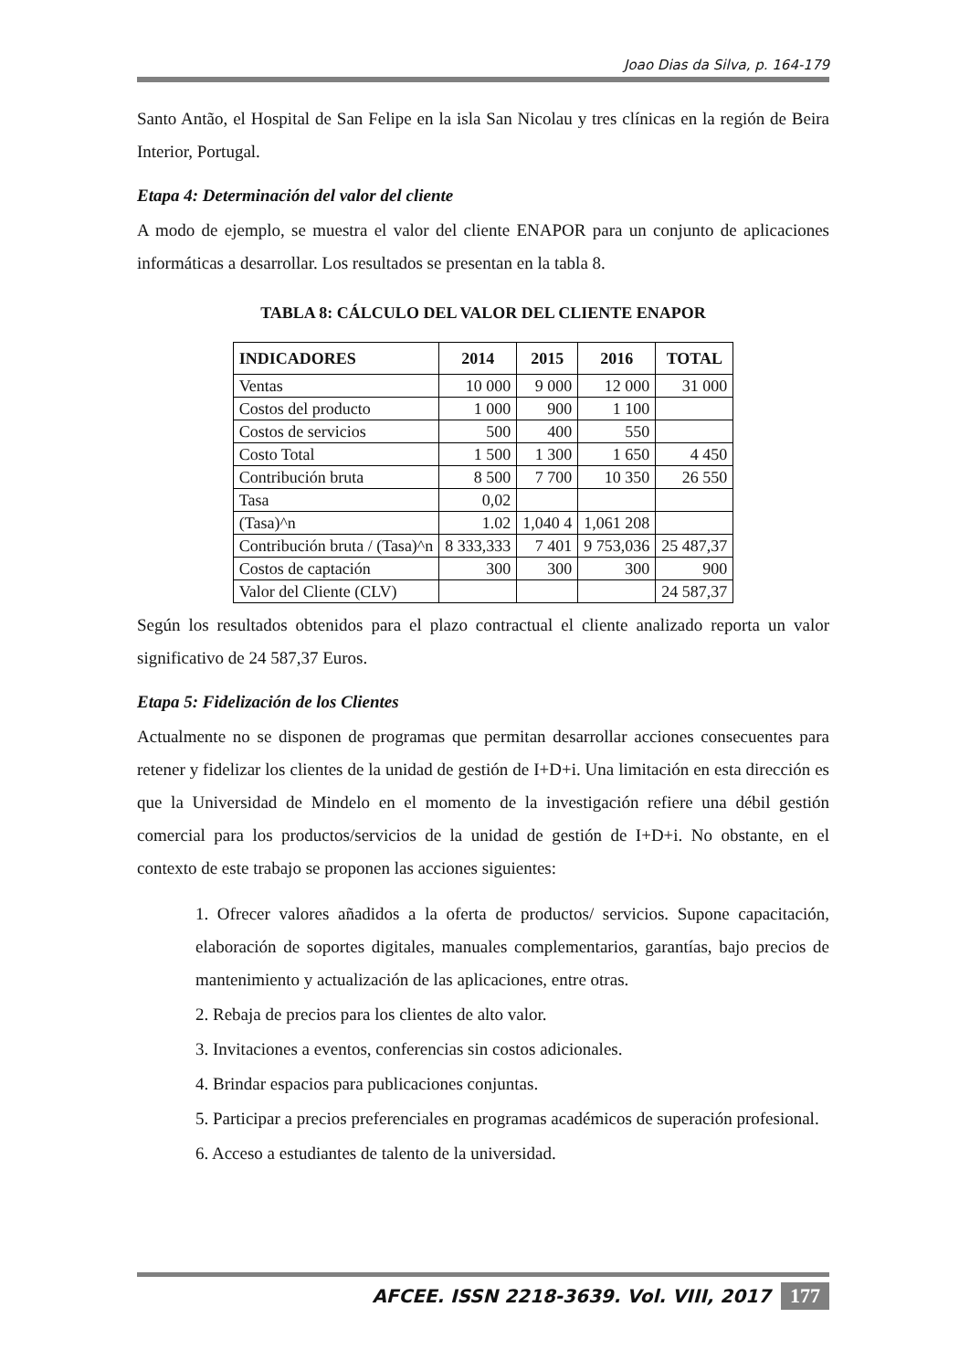Joao Dias da Silva, p. 164-179
Santo Antão, el Hospital de San Felipe en la isla San Nicolau y tres clínicas en la región de Beira Interior, Portugal.
Etapa 4: Determinación del valor del cliente
A modo de ejemplo, se muestra el valor del cliente ENAPOR para un conjunto de aplicaciones informáticas a desarrollar. Los resultados se presentan en la tabla 8.
TABLA 8: CÁLCULO DEL VALOR DEL CLIENTE ENAPOR
| INDICADORES | 2014 | 2015 | 2016 | TOTAL |
| --- | --- | --- | --- | --- |
| Ventas | 10 000 | 9 000 | 12 000 | 31 000 |
| Costos del producto | 1 000 | 900 | 1 100 | |
| Costos de servicios | 500 | 400 | 550 | |
| Costo Total | 1 500 | 1 300 | 1 650 | 4 450 |
| Contribución bruta | 8 500 | 7 700 | 10 350 | 26 550 |
| Tasa | 0,02 | | | |
| (Tasa)^n | 1.02 | 1,040 4 | 1,061 208 | |
| Contribución bruta / (Tasa)^n | 8 333,333 | 7 401 | 9 753,036 | 25 487,37 |
| Costos de captación | 300 | 300 | 300 | 900 |
| Valor del Cliente (CLV) | | | | 24 587,37 |
Según los resultados obtenidos para el plazo contractual el cliente analizado reporta un valor significativo de 24 587,37 Euros.
Etapa 5: Fidelización de los Clientes
Actualmente no se disponen de programas que permitan desarrollar acciones consecuentes para retener y fidelizar los clientes de la unidad de gestión de I+D+i. Una limitación en esta dirección es que la Universidad de Mindelo en el momento de la investigación refiere una débil gestión comercial para los productos/servicios de la unidad de gestión de I+D+i. No obstante, en el contexto de este trabajo se proponen las acciones siguientes:
1. Ofrecer valores añadidos a la oferta de productos/ servicios. Supone capacitación, elaboración de soportes digitales, manuales complementarios, garantías, bajo precios de mantenimiento y actualización de las aplicaciones, entre otras.
2. Rebaja de precios para los clientes de alto valor.
3. Invitaciones a eventos, conferencias sin costos adicionales.
4. Brindar espacios para publicaciones conjuntas.
5. Participar a precios preferenciales en programas académicos de superación profesional.
6. Acceso a estudiantes de talento de la universidad.
AFCEE. ISSN 2218-3639. Vol. VIII, 2017 177